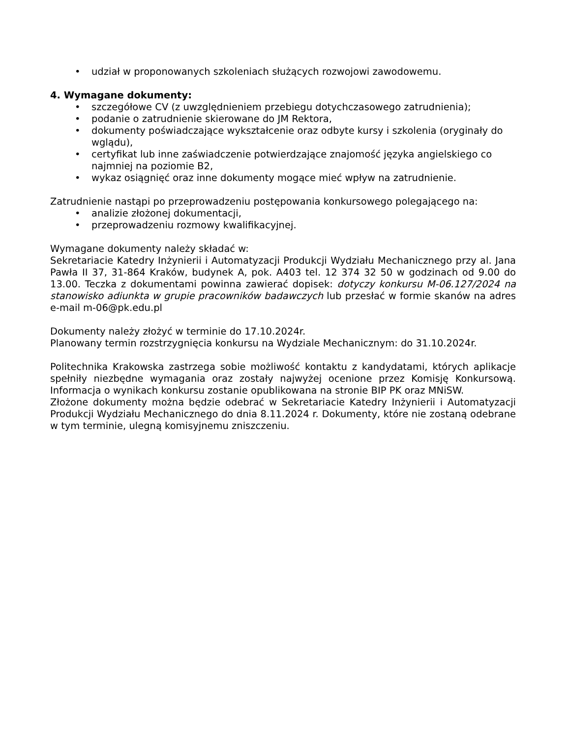• udział w proponowanych szkoleniach służących rozwojowi zawodowemu.
4. Wymagane dokumenty:
• szczegółowe CV (z uwzględnieniem przebiegu dotychczasowego zatrudnienia);
• podanie o zatrudnienie skierowane do JM Rektora,
• dokumenty poświadczające wykształcenie oraz odbyte kursy i szkolenia (oryginały do wglądu),
• certyfikat lub inne zaświadczenie potwierdzające znajomość języka angielskiego co najmniej na poziomie B2,
• wykaz osiągnięć oraz inne dokumenty mogące mieć wpływ na zatrudnienie.
Zatrudnienie nastąpi po przeprowadzeniu postępowania konkursowego polegającego na:
• analizie złożonej dokumentacji,
• przeprowadzeniu rozmowy kwalifikacyjnej.
Wymagane dokumenty należy składać w:
Sekretariacie Katedry Inżynierii i Automatyzacji Produkcji Wydziału Mechanicznego przy al. Jana Pawła II 37, 31-864 Kraków, budynek A, pok. A403 tel. 12 374 32 50 w godzinach od 9.00 do 13.00. Teczka z dokumentami powinna zawierać dopisek: dotyczy konkursu M-06.127/2024 na stanowisko adiunkta w grupie pracowników badawczych lub przesłać w formie skanów na adres e-mail m-06@pk.edu.pl
Dokumenty należy złożyć w terminie do 17.10.2024r.
Planowany termin rozstrzygnięcia konkursu na Wydziale Mechanicznym: do 31.10.2024r.
Politechnika Krakowska zastrzega sobie możliwość kontaktu z kandydatami, których aplikacje spełniły niezbędne wymagania oraz zostały najwyżej ocenione przez Komisję Konkursową. Informacja o wynikach konkursu zostanie opublikowana na stronie BIP PK oraz MNiSW.
Złożone dokumenty można będzie odebrać w Sekretariacie Katedry Inżynierii i Automatyzacji Produkcji Wydziału Mechanicznego do dnia 8.11.2024 r. Dokumenty, które nie zostaną odebrane w tym terminie, ulegną komisyjnemu zniszczeniu.